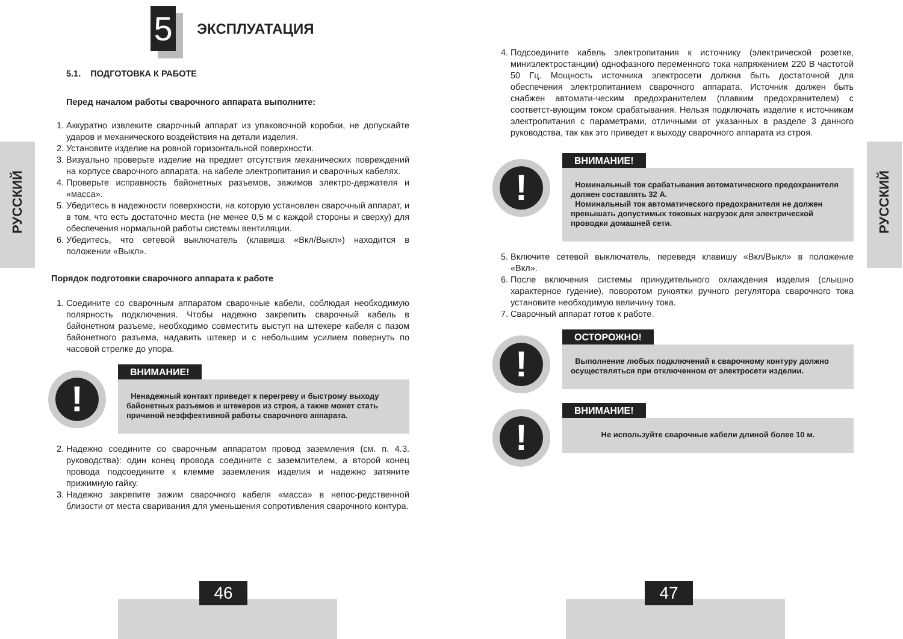РУССКИЙ
РУССКИЙ
46 47
5
ЭКСПЛУАТАЦИЯ
5.1. ПОДГОТОВКА К РАБОТЕ
Перед началом работы сварочного аппарата выполните:
1. Аккуратно извлеките сварочный аппарат из упаковочной коробки, не допускайте ударов и механического воздействия на детали изделия.
2. Установите изделие на ровной горизонтальной поверхности.
3. Визуально проверьте изделие на предмет отсутствия механических повреждений на корпусе сварочного аппарата, на кабеле электропитания и сварочных кабелях.
4. Проверьте исправность байонетных разъемов, зажимов электро-держателя и «масса».
5. Убедитесь в надежности поверхности, на которую установлен сварочный аппарат, и в том, что есть достаточно места (не менее 0,5 м с каждой стороны и сверху) для обеспечения нормальной работы системы вентиляции.
6. Убедитесь, что сетевой выключатель (клавиша «Вкл/Выкл») находится в положении «Выкл».
Порядок подготовки сварочного аппарата к работе
1. Соедините со сварочным аппаратом сварочные кабели, соблюдая необходимую полярность подключения. Чтобы надежно закрепить сварочный кабель в байонетном разъеме, необходимо совместить выступ на штекере кабеля с пазом байонетного разъема, надавить штекер и с небольшим усилием повернуть по часовой стрелке до упора.
!
ВНИМАНИЕ!
Ненадежный контакт приведет к перегреву и быстрому выходу байонетных разъемов и штекеров из строя, а также может стать причиной неэффективной работы сварочного аппарата.
2. Надежно соедините со сварочным аппаратом провод заземления (см. п. 4.3. руководства): один конец провода соедините с заземлителем, а второй конец провода подсоедините к клемме заземления изделия и надежно затяните прижимную гайку.
3. Надежно закрепите зажим сварочного кабеля «масса» в непос-редственной близости от места сваривания для уменьшения сопротивления сварочного контура.
4. Подсоедините кабель электропитания к источнику (электрической розетке, миниэлектростанции) однофазного переменного тока напряжением 220 В частотой 50 Гц. Мощность источника электросети должна быть достаточной для обеспечения электропитанием сварочного аппарата. Источник должен быть снабжен автомати-ческим предохранителем (плавким предохранителем) с соответст-вующим током срабатывания. Нельзя подключать изделие к источникам электропитания с параметрами, отличными от указанных в разделе 3 данного руководства, так как это приведет к выходу сварочного аппарата из строя.
!
ВНИМАНИЕ!
Номинальный ток срабатывания автоматического предохранителя должен составлять 32 А.
Номинальный ток автоматического предохранителя не должен превышать допустимых токовых нагрузок для электрической проводки домашней сети.
5. Включите сетевой выключатель, переведя клавишу «Вкл/Выкл» в положение «Вкл».
6. После включения системы принудительного охлаждения изделия (слышно характерное гудение), поворотом рукоятки ручного регулятора сварочного тока установите необходимую величину тока.
7. Сварочный аппарат готов к работе.
!
ОСТОРОЖНО!
Выполнение любых подключений к сварочному контуру должно осуществляться при отключенном от электросети изделии.
!
ВНИМАНИЕ!
Не используйте сварочные кабели длиной более 10 м.